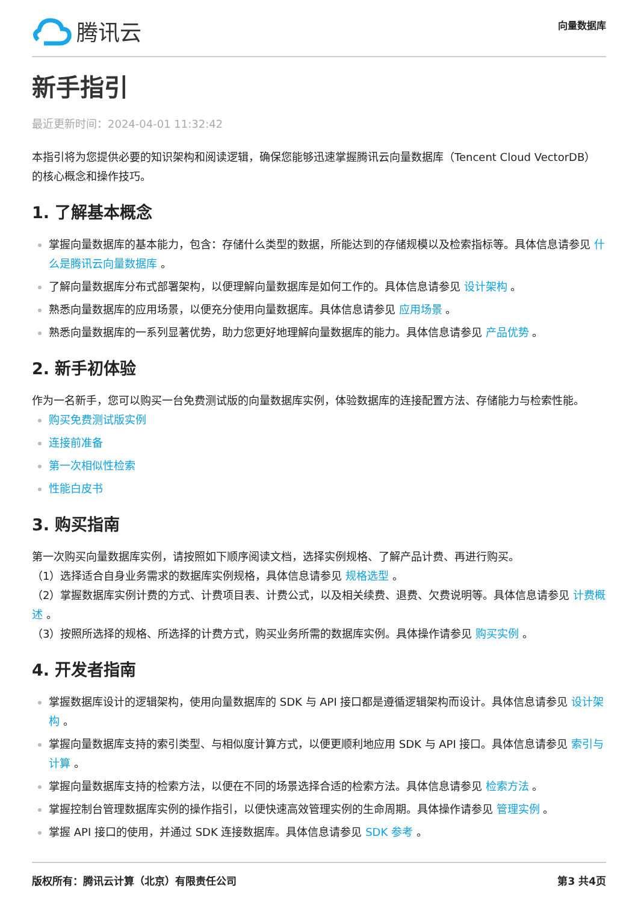腾讯云
向量数据库
新手指引
最近更新时间：2024-04-01 11:32:42
本指引将为您提供必要的知识架构和阅读逻辑，确保您能够迅速掌握腾讯云向量数据库（Tencent Cloud VectorDB）的核心概念和操作技巧。
1. 了解基本概念
掌握向量数据库的基本能力，包含：存储什么类型的数据，所能达到的存储规模以及检索指标等。具体信息请参见 什么是腾讯云向量数据库 。
了解向量数据库分布式部署架构，以便理解向量数据库是如何工作的。具体信息请参见 设计架构 。
熟悉向量数据库的应用场景，以便充分使用向量数据库。具体信息请参见 应用场景 。
熟悉向量数据库的一系列显著优势，助力您更好地理解向量数据库的能力。具体信息请参见 产品优势 。
2. 新手初体验
作为一名新手，您可以购买一台免费测试版的向量数据库实例，体验数据库的连接配置方法、存储能力与检索性能。
购买免费测试版实例
连接前准备
第一次相似性检索
性能白皮书
3. 购买指南
第一次购买向量数据库实例，请按照如下顺序阅读文档，选择实例规格、了解产品计费、再进行购买。
（1）选择适合自身业务需求的数据库实例规格，具体信息请参见 规格选型 。
（2）掌握数据库实例计费的方式、计费项目表、计费公式，以及相关续费、退费、欠费说明等。具体信息请参见 计费概述 。
（3）按照所选择的规格、所选择的计费方式，购买业务所需的数据库实例。具体操作请参见 购买实例 。
4. 开发者指南
掌握数据库设计的逻辑架构，使用向量数据库的 SDK 与 API 接口都是遵循逻辑架构而设计。具体信息请参见 设计架构 。
掌握向量数据库支持的索引类型、与相似度计算方式，以便更顺利地应用 SDK 与 API 接口。具体信息请参见 索引与计算 。
掌握向量数据库支持的检索方法，以便在不同的场景选择合适的检索方法。具体信息请参见 检索方法 。
掌握控制台管理数据库实例的操作指引，以便快速高效管理实例的生命周期。具体操作请参见 管理实例 。
掌握 API 接口的使用，并通过 SDK 连接数据库。具体信息请参见 SDK 参考 。
版权所有：腾讯云计算（北京）有限责任公司 第3 共4页